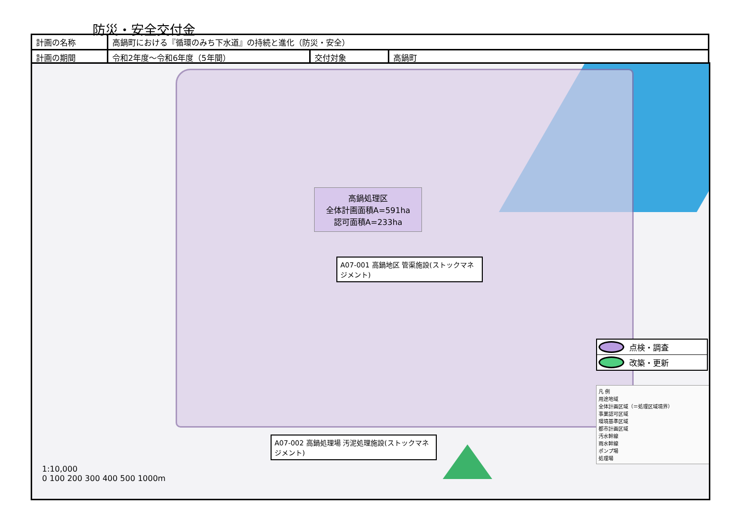防災・安全交付金
| 計画の名称 | 高鍋町における『循環のみち下水道』の持続と進化（防災・安全） | | |
| 計画の期間 | 令和2年度～令和6年度（5年間） | 交付対象 | 高鍋町 |
高鍋処理区
全体計画面積A=591ha
認可面積A=233ha
A07-001 高鍋地区 管渠施設(ストックマネジメント)
A07-002 高鍋処理場 汚泥処理施設(ストックマネジメント)
点検・調査
改築・更新
凡 例
用途地域
全体計画区域（＝処理区域境界）
事業認可区域
環境基準区域
都市計画区域
汚水幹線
雨水幹線
ポンプ場
処理場
1:10,000
0 100 200 300 400 500 1000m